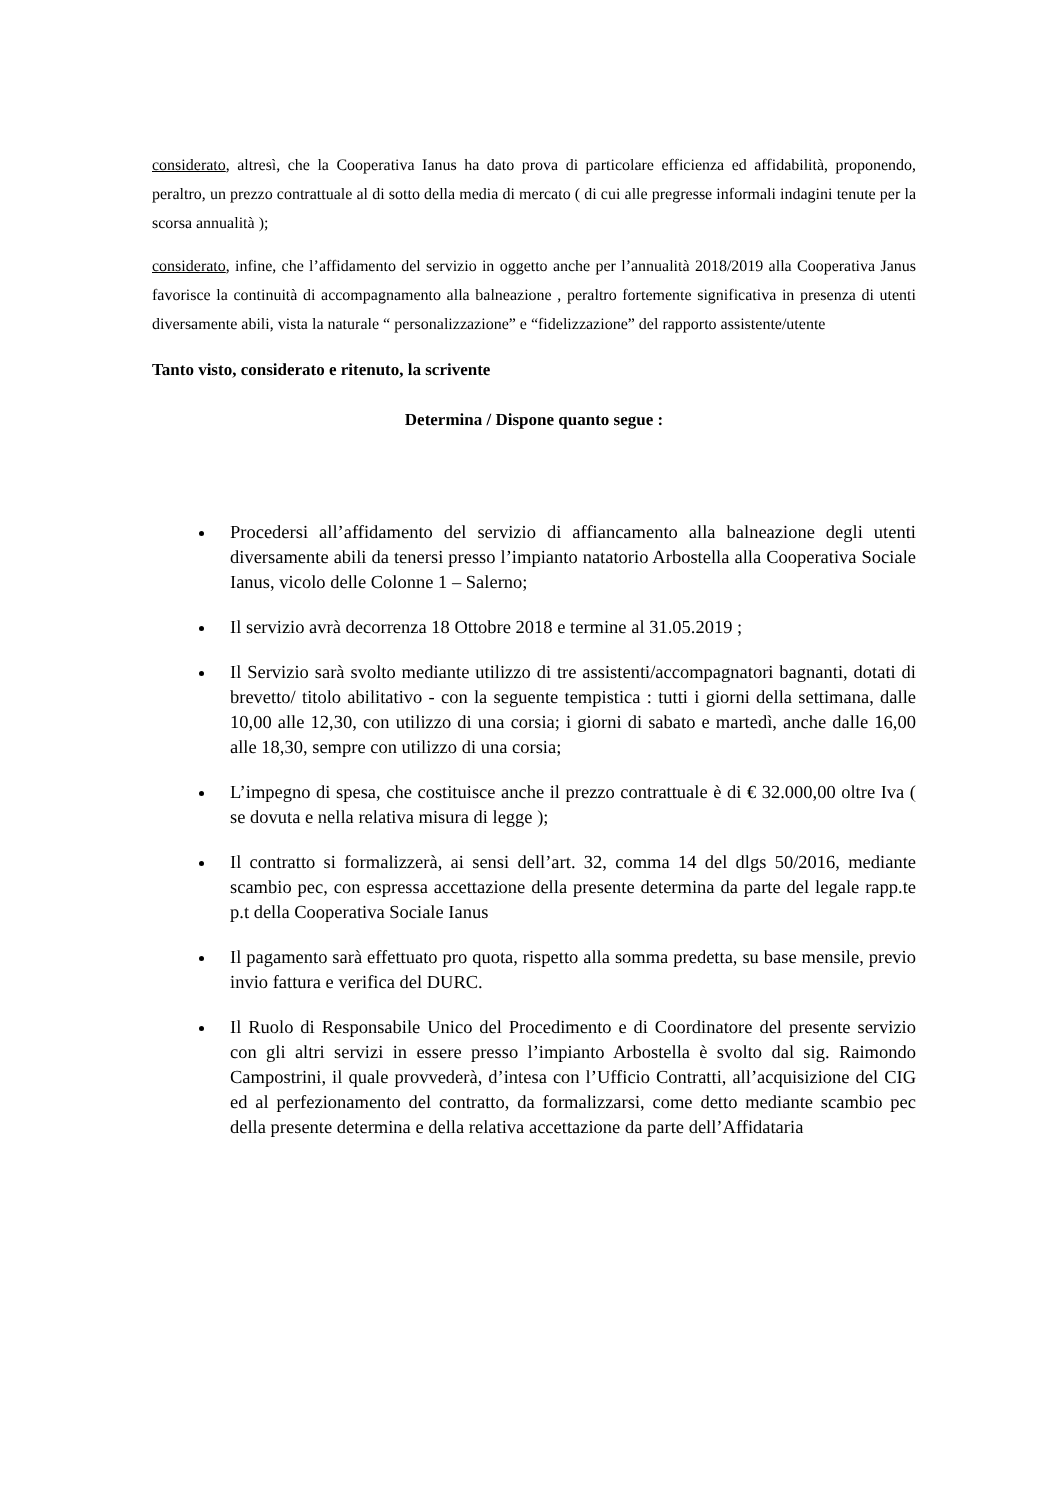considerato, altresì, che la Cooperativa Ianus ha dato prova di particolare efficienza ed affidabilità, proponendo, peraltro, un prezzo contrattuale al di sotto della media di mercato ( di cui alle pregresse informali indagini tenute per la scorsa annualità );
considerato, infine, che l’affidamento del servizio in oggetto anche per l’annualità 2018/2019 alla Cooperativa Janus favorisce la continuità di accompagnamento alla balneazione , peraltro fortemente significativa in presenza di utenti diversamente abili, vista la naturale “ personalizzazione” e “fidelizzazione” del rapporto assistente/utente
Tanto visto, considerato e ritenuto, la scrivente
Determina / Dispone quanto segue :
Procedersi all’affidamento del servizio di affiancamento alla balneazione degli utenti diversamente abili da tenersi presso l’impianto natatorio Arbostella alla Cooperativa Sociale Ianus, vicolo delle Colonne 1 – Salerno;
Il servizio avrà decorrenza 18 Ottobre 2018 e termine al 31.05.2019 ;
Il Servizio sarà svolto mediante utilizzo di tre assistenti/accompagnatori bagnanti, dotati di brevetto/ titolo abilitativo - con la seguente tempistica : tutti i giorni della settimana, dalle 10,00 alle 12,30, con utilizzo di una corsia; i giorni di sabato e martedì, anche dalle 16,00 alle 18,30, sempre con utilizzo di una corsia;
L’impegno di spesa, che costituisce anche il prezzo contrattuale è di € 32.000,00 oltre Iva ( se dovuta e nella relativa misura di legge );
Il contratto si formalizzerà, ai sensi dell’art. 32, comma 14 del dlgs 50/2016, mediante scambio pec, con espressa accettazione della presente determina da parte del legale rapp.te p.t della Cooperativa Sociale Ianus
Il pagamento sarà effettuato pro quota, rispetto alla somma predetta, su base mensile, previo invio fattura e verifica del DURC.
Il Ruolo di Responsabile Unico del Procedimento e di Coordinatore del presente servizio con gli altri servizi in essere presso l’impianto Arbostella è svolto dal sig. Raimondo Campostrini, il quale provvederà, d’intesa con l’Ufficio Contratti, all’acquisizione del CIG ed al perfezionamento del contratto, da formalizzarsi, come detto mediante scambio pec della presente determina e della relativa accettazione da parte dell’Affidataria